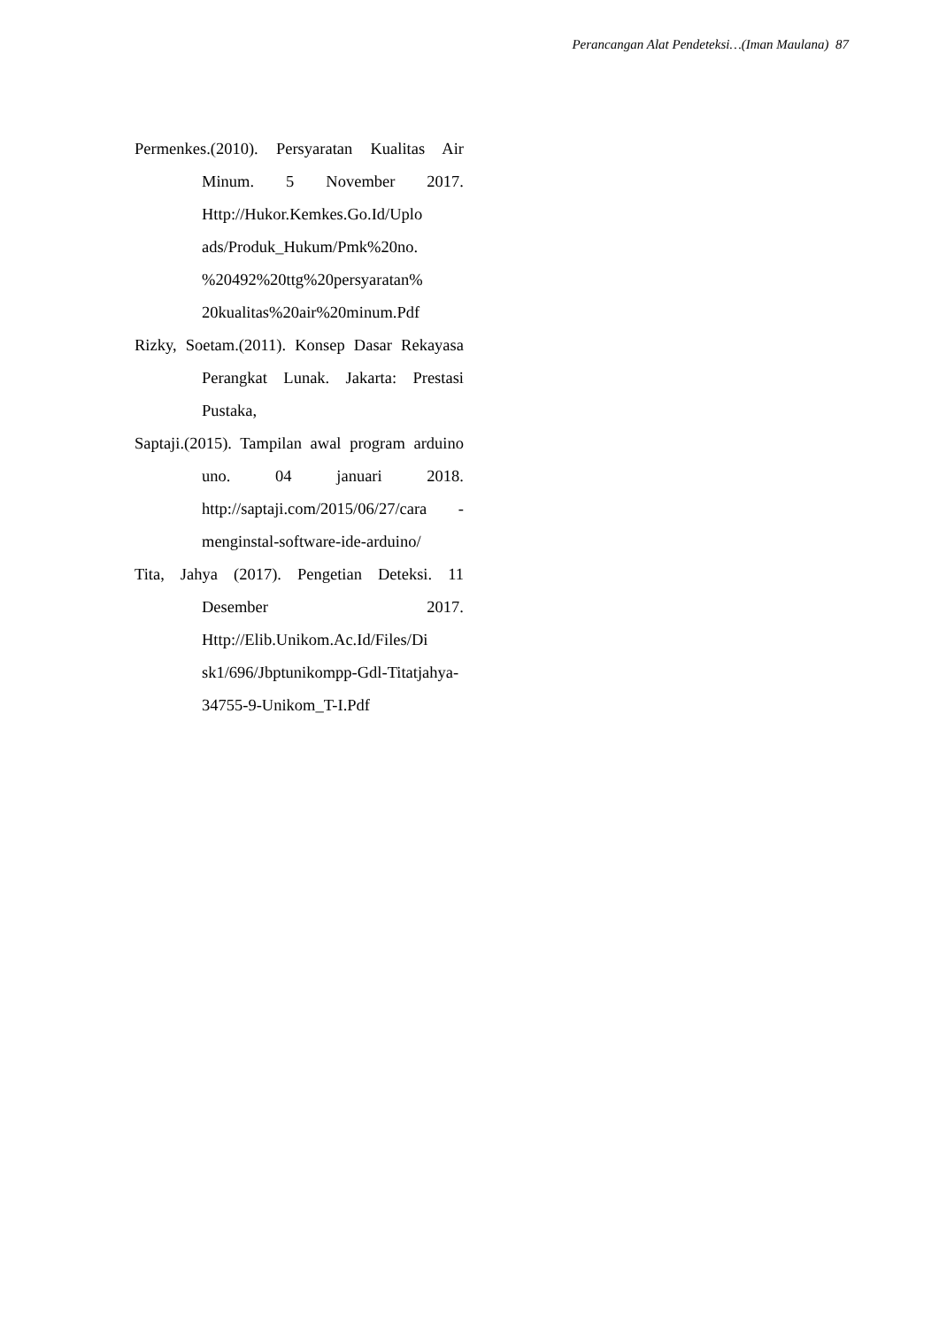Perancangan Alat Pendeteksi…(Iman Maulana) 87
Permenkes.(2010). Persyaratan Kualitas Air Minum. 5 November 2017. Http://Hukor.Kemkes.Go.Id/Uplo ads/Produk_Hukum/Pmk%20no. %20492%20ttg%20persyaratan% 20kualitas%20air%20minum.Pdf
Rizky, Soetam.(2011). Konsep Dasar Rekayasa Perangkat Lunak. Jakarta: Prestasi Pustaka,
Saptaji.(2015). Tampilan awal program arduino uno. 04 januari 2018. http://saptaji.com/2015/06/27/cara -menginstal-software-ide-arduino/
Tita, Jahya (2017). Pengetian Deteksi. 11 Desember 2017. Http://Elib.Unikom.Ac.Id/Files/Di sk1/696/Jbptunikompp-Gdl-Titatjahya-34755-9-Unikom_T-I.Pdf